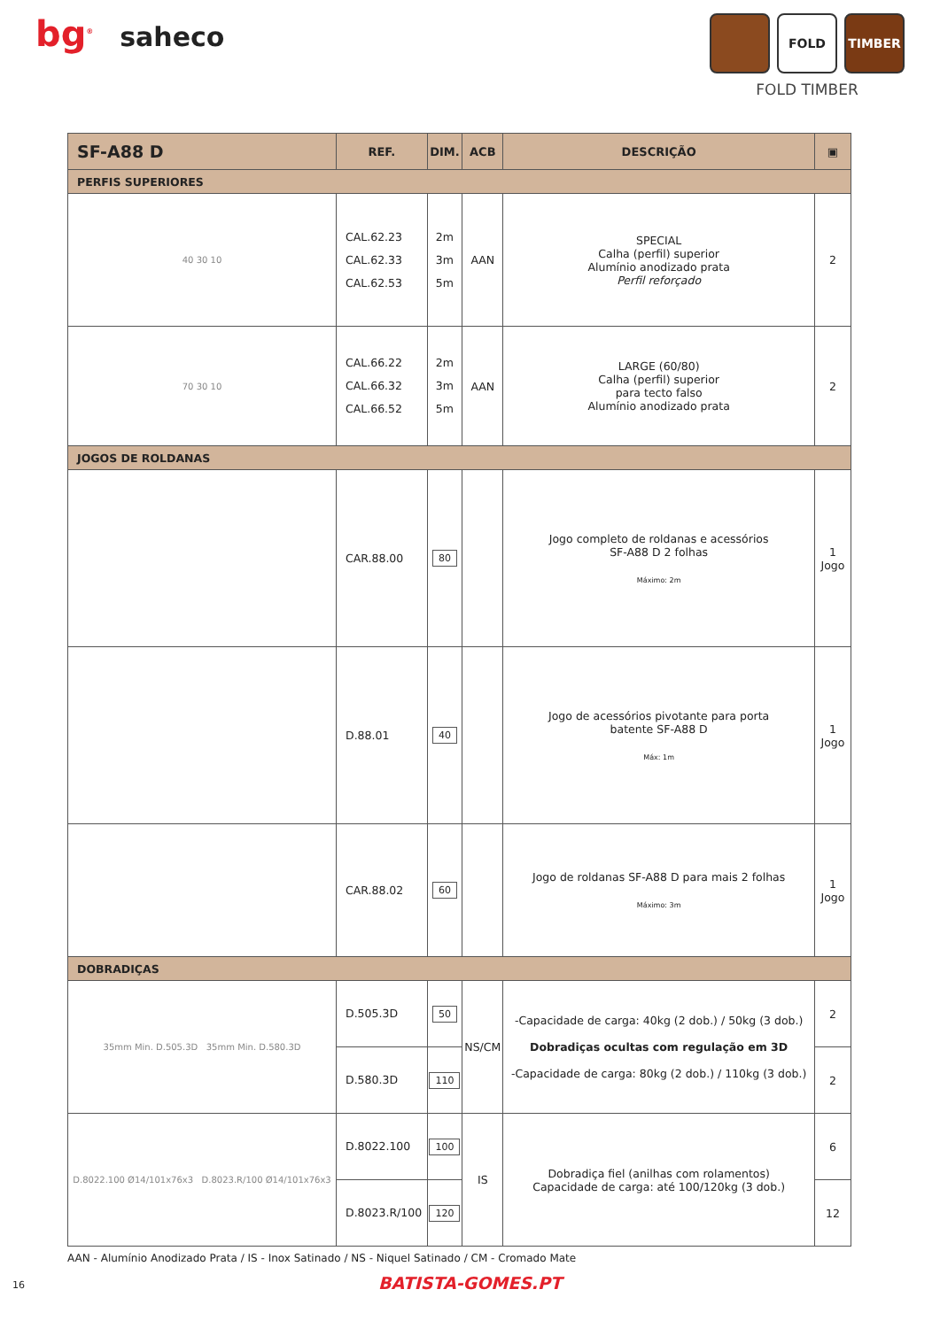bg<sup>®</sup> saheco
FOLD TIMBER
FOLD TIMBER
| SF-A88 D | REF. | DIM. | ACB | DESCRIÇÃO | ▣ |
| --- | --- | --- | --- | --- | --- |
| PERFIS SUPERIORES | | | | | |
| 40 30 10 | CAL.62.23 CAL.62.33 CAL.62.53 | 2m 3m 5m | AAN | SPECIAL Calha (perfil) superior Alumínio anodizado prata Perfil reforçado | 2 |
| 70 30 10 | CAL.66.22 CAL.66.32 CAL.66.52 | 2m 3m 5m | AAN | LARGE (60/80) Calha (perfil) superior para tecto falso Alumínio anodizado prata | 2 |
| JOGOS DE ROLDANAS | | | | | |
| | CAR.88.00 | 80 | | Jogo completo de roldanas e acessórios SF-A88 D 2 folhas Máximo: 2m | 1 Jogo |
| | D.88.01 | 40 | | Jogo de acessórios pivotante para porta batente SF-A88 D Máx: 1m | 1 Jogo |
| | CAR.88.02 | 60 | | Jogo de roldanas SF-A88 D para mais 2 folhas Máximo: 3m | 1 Jogo |
| DOBRADIÇAS | | | | | |
| 35mm Min. D.505.3D 35mm Min. D.580.3D | D.505.3D | 50 | NS/CM | -Capacidade de carga: 40kg (2 dob.) / 50kg (3 dob.) Dobradiças ocultas com regulação em 3D -Capacidade de carga: 80kg (2 dob.) / 110kg (3 dob.) | 2 |
| | D.580.3D | 110 | | | 2 |
| D.8022.100 Ø14/101x76x3 D.8023.R/100 Ø14/101x76x3 | D.8022.100 | 100 | IS | Dobradiça fiel (anilhas com rolamentos) Capacidade de carga: até 100/120kg (3 dob.) | 6 |
| | D.8023.R/100 | 120 | | | 12 |
AAN - Alumínio Anodizado Prata / IS - Inox Satinado / NS - Niquel Satinado / CM - Cromado Mate
16
BATISTA-GOMES.PT